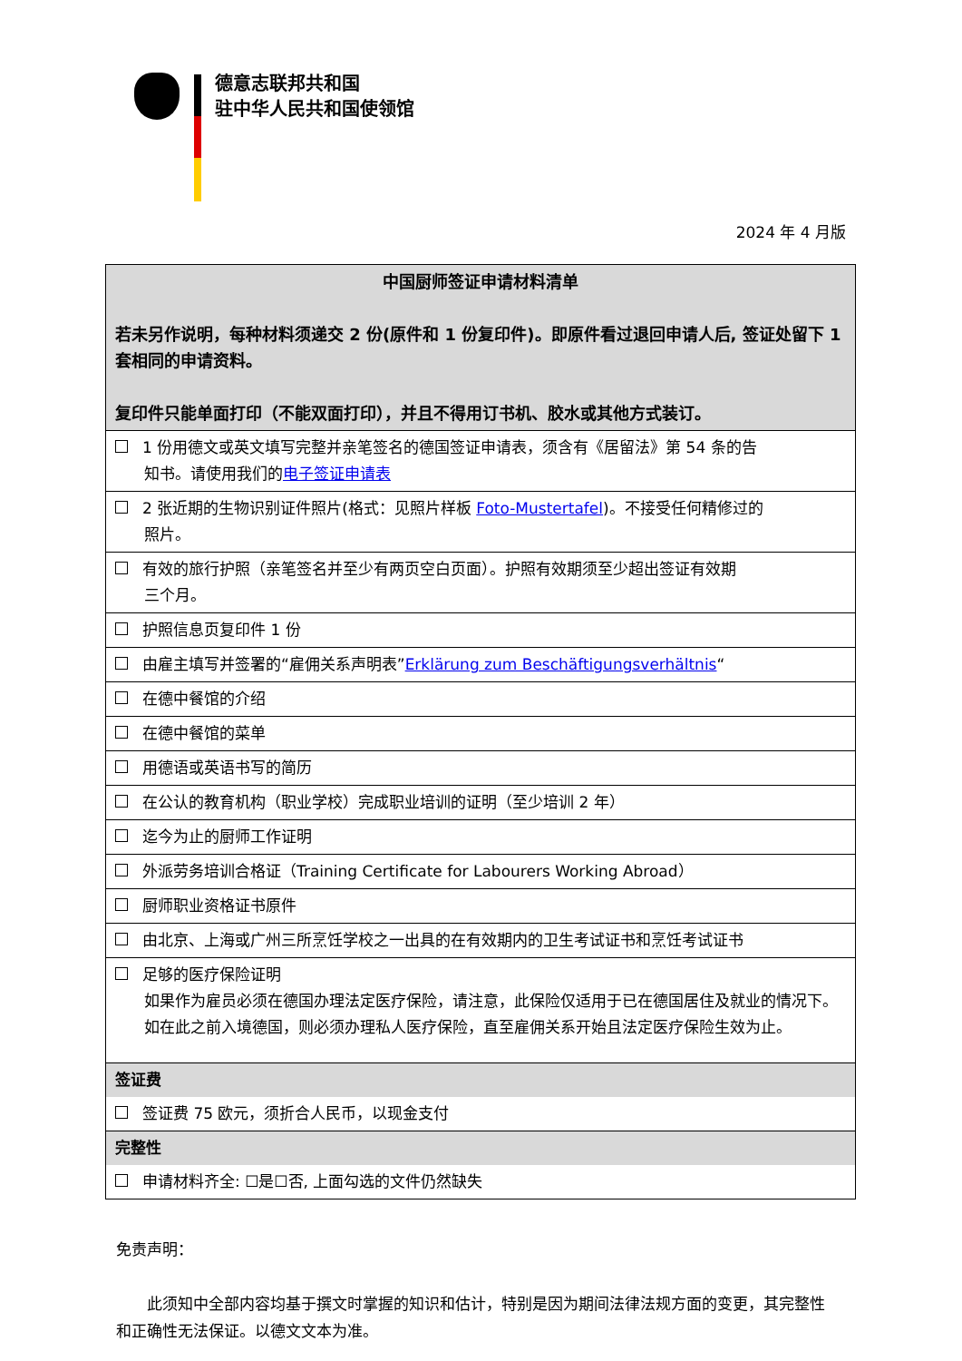德意志联邦共和国
驻中华人民共和国使领馆
2024 年 4 月版
| 中国厨师签证申请材料清单 若未另作说明，每种材料须递交 2 份(原件和 1 份复印件)。即原件看过退回申请人后, 签证处留下 1 套相同的申请资料。 复印件只能单面打印（不能双面打印），并且不得用订书机、胶水或其他方式装订。 |
| 1 份用德文或英文填写完整并亲笔签名的德国签证申请表，须含有《居留法》第 54 条的告 知书。请使用我们的 电子签证申请表 |
| 2 张近期的生物识别证件照片(格式：见照片样板 Foto-Mustertafel )。不接受任何精修过的 照片。 |
| 有效的旅行护照（亲笔签名并至少有两页空白页面）。护照有效期须至少超出签证有效期 三个月。 |
| 护照信息页复印件 1 份 |
| 由雇主填写并签署的“雇佣关系声明表” Erklärung zum Beschäftigungsverhältnis “ |
| 在德中餐馆的介绍 |
| 在德中餐馆的菜单 |
| 用德语或英语书写的简历 |
| 在公认的教育机构（职业学校）完成职业培训的证明（至少培训 2 年） |
| 迄今为止的厨师工作证明 |
| 外派劳务培训合格证（Training Certificate for Labourers Working Abroad） |
| 厨师职业资格证书原件 |
| 由北京、上海或广州三所烹饪学校之一出具的在有效期内的卫生考试证书和烹饪考试证书 |
| 足够的医疗保险证明 如果作为雇员必须在德国办理法定医疗保险，请注意，此保险仅适用于已在德国居住及就业的情况下。如在此之前入境德国，则必须办理私人医疗保险，直至雇佣关系开始且法定医疗保险生效为止。 |
| 签证费 |
| 签证费 75 欧元，须折合人民币，以现金支付 |
| 完整性 |
| 申请材料齐全: ☐是☐否, 上面勾选的文件仍然缺失 |
免责声明：
  此须知中全部内容均基于撰文时掌握的知识和估计，特别是因为期间法律法规方面的变更，其完整性和正确性无法保证。以德文文本为准。